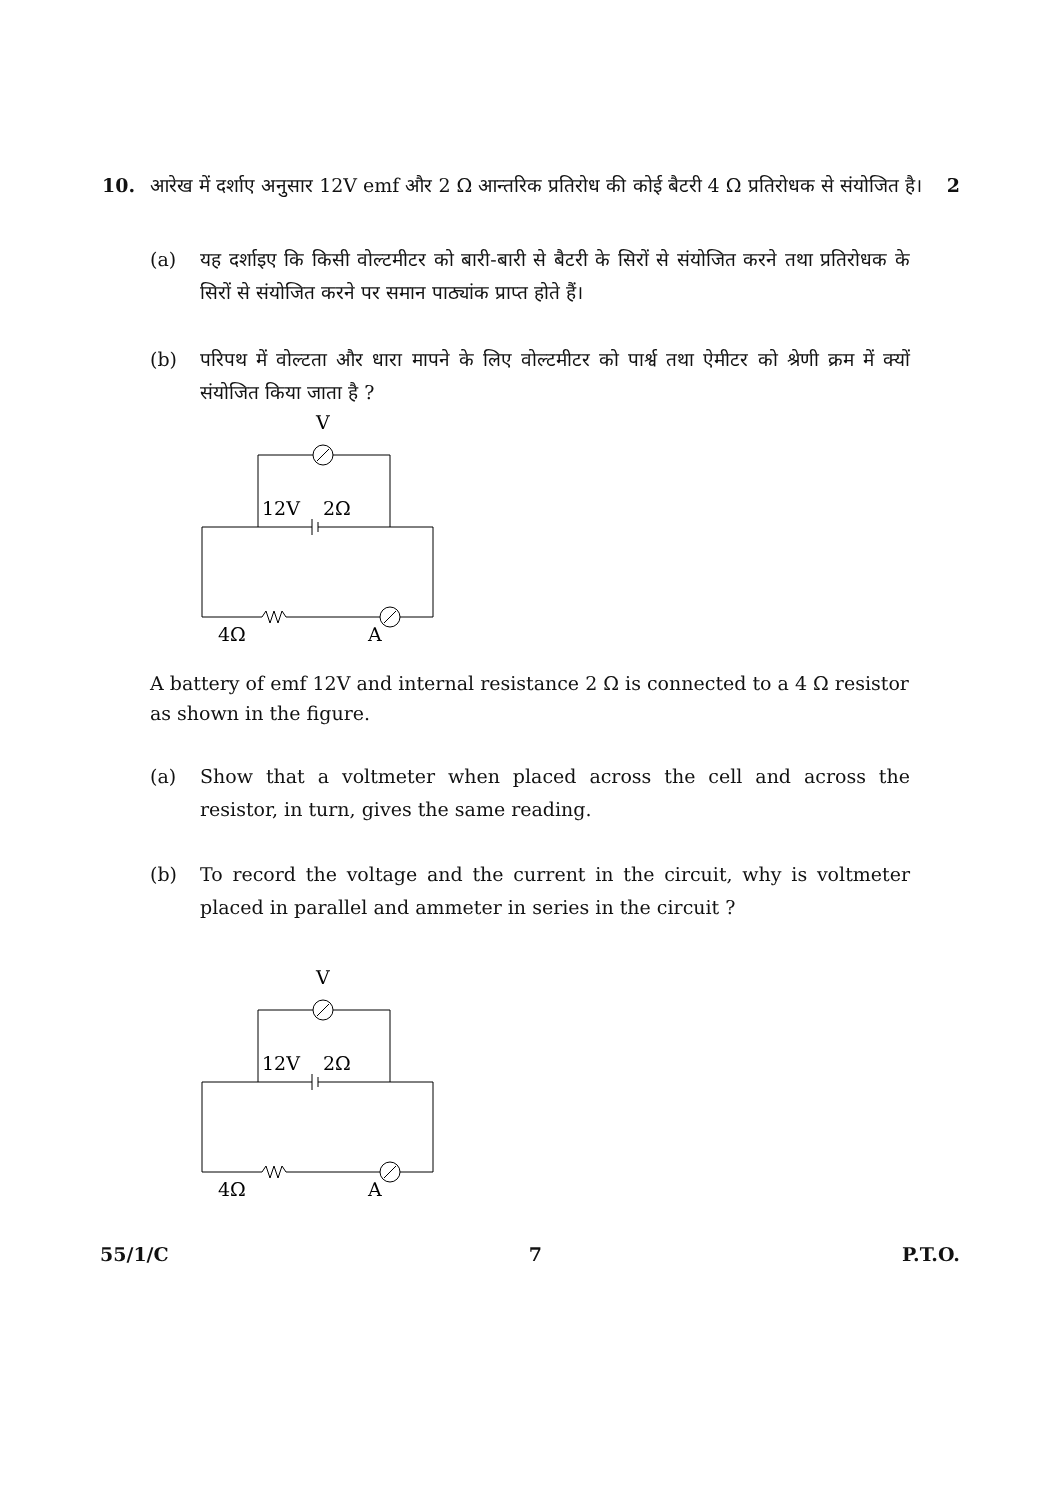10. आरेख में दर्शाए अनुसार 12V emf और 2 Ω आन्तरिक प्रतिरोध की कोई बैटरी 4 Ω प्रतिरोधक से संयोजित है।
2
(a) यह दर्शाइए कि किसी वोल्टमीटर को बारी-बारी से बैटरी के सिरों से संयोजित करने तथा प्रतिरोधक के सिरों से संयोजित करने पर समान पाठ्यांक प्राप्त होते हैं।
(b) परिपथ में वोल्टता और धारा मापने के लिए वोल्टमीटर को पार्श्व तथा ऐमीटर को श्रेणी क्रम में क्यों संयोजित किया जाता है ?
V
12V
2Ω
4Ω
A
A battery of emf 12V and internal resistance 2 Ω is connected to a 4 Ω resistor as shown in the figure.
(a) Show that a voltmeter when placed across the cell and across the resistor, in turn, gives the same reading.
(b) To record the voltage and the current in the circuit, why is voltmeter placed in parallel and ammeter in series in the circuit ?
V
12V
2Ω
4Ω
A
55/1/C 7 P.T.O.